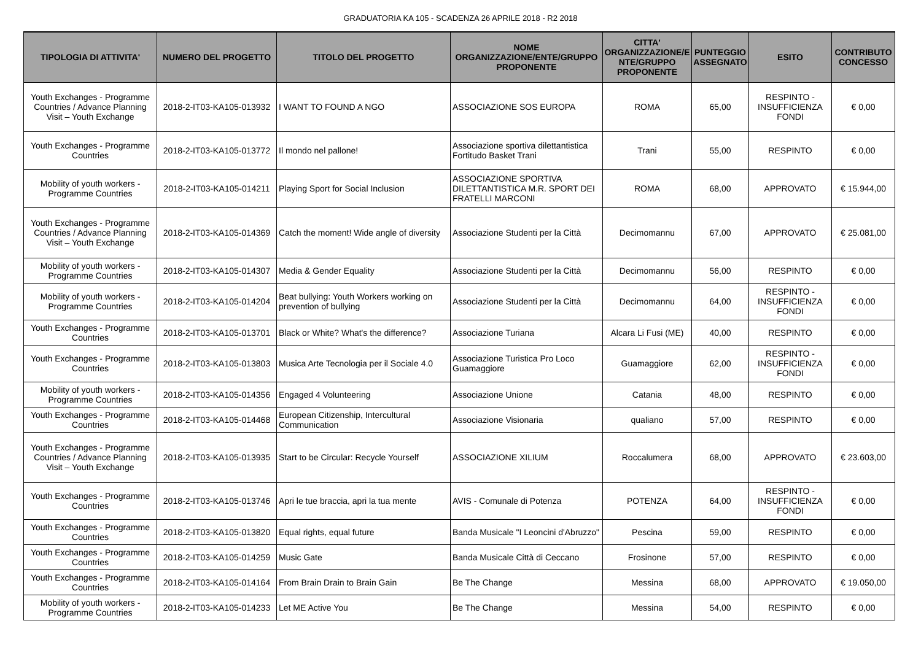GRADUATORIA KA 105 - SCADENZA 26 APRILE 2018 - R2 2018
| TIPOLOGIA DI ATTIVITA' | NUMERO DEL PROGETTO | TITOLO DEL PROGETTO | NOME ORGANIZZAZIONE/ENTE/GRUPPO PROPONENTE | CITTA' ORGANIZZAZIONE/E NTE/GRUPPO PROPONENTE | PUNTEGGIO ASSEGNATO | ESITO | CONTRIBUTO CONCESSO |
| --- | --- | --- | --- | --- | --- | --- | --- |
| Youth Exchanges - Programme Countries / Advance Planning Visit – Youth Exchange | 2018-2-IT03-KA105-013932 | I WANT TO FOUND A NGO | ASSOCIAZIONE SOS EUROPA | ROMA | 65,00 | RESPINTO - INSUFFICIENZA FONDI | € 0,00 |
| Youth Exchanges - Programme Countries | 2018-2-IT03-KA105-013772 | Il mondo nel pallone! | Associazione sportiva dilettantistica Fortitudo Basket Trani | Trani | 55,00 | RESPINTO | € 0,00 |
| Mobility of youth workers - Programme Countries | 2018-2-IT03-KA105-014211 | Playing Sport for Social Inclusion | ASSOCIAZIONE SPORTIVA DILETTANTISTICA M.R. SPORT DEI FRATELLI MARCONI | ROMA | 68,00 | APPROVATO | € 15.944,00 |
| Youth Exchanges - Programme Countries / Advance Planning Visit – Youth Exchange | 2018-2-IT03-KA105-014369 | Catch the moment! Wide angle of diversity | Associazione Studenti per la Città | Decimomannu | 67,00 | APPROVATO | € 25.081,00 |
| Mobility of youth workers - Programme Countries | 2018-2-IT03-KA105-014307 | Media & Gender Equality | Associazione Studenti per la Città | Decimomannu | 56,00 | RESPINTO | € 0,00 |
| Mobility of youth workers - Programme Countries | 2018-2-IT03-KA105-014204 | Beat bullying: Youth Workers working on prevention of bullying | Associazione Studenti per la Città | Decimomannu | 64,00 | RESPINTO - INSUFFICIENZA FONDI | € 0,00 |
| Youth Exchanges - Programme Countries | 2018-2-IT03-KA105-013701 | Black or White? What's the difference? | Associazione Turiana | Alcara Li Fusi (ME) | 40,00 | RESPINTO | € 0,00 |
| Youth Exchanges - Programme Countries | 2018-2-IT03-KA105-013803 | Musica Arte Tecnologia per il Sociale 4.0 | Associazione Turistica Pro Loco Guamaggiore | Guamaggiore | 62,00 | RESPINTO - INSUFFICIENZA FONDI | € 0,00 |
| Mobility of youth workers - Programme Countries | 2018-2-IT03-KA105-014356 | Engaged 4 Volunteering | Associazione Unione | Catania | 48,00 | RESPINTO | € 0,00 |
| Youth Exchanges - Programme Countries | 2018-2-IT03-KA105-014468 | European Citizenship, Intercultural Communication | Associazione Visionaria | qualiano | 57,00 | RESPINTO | € 0,00 |
| Youth Exchanges - Programme Countries / Advance Planning Visit – Youth Exchange | 2018-2-IT03-KA105-013935 | Start to be Circular: Recycle Yourself | ASSOCIAZIONE XILIUM | Roccalumera | 68,00 | APPROVATO | € 23.603,00 |
| Youth Exchanges - Programme Countries | 2018-2-IT03-KA105-013746 | Apri le tue braccia, apri la tua mente | AVIS - Comunale di Potenza | POTENZA | 64,00 | RESPINTO - INSUFFICIENZA FONDI | € 0,00 |
| Youth Exchanges - Programme Countries | 2018-2-IT03-KA105-013820 | Equal rights, equal future | Banda Musicale "I Leoncini d'Abruzzo" | Pescina | 59,00 | RESPINTO | € 0,00 |
| Youth Exchanges - Programme Countries | 2018-2-IT03-KA105-014259 | Music Gate | Banda Musicale Città di Ceccano | Frosinone | 57,00 | RESPINTO | € 0,00 |
| Youth Exchanges - Programme Countries | 2018-2-IT03-KA105-014164 | From Brain Drain to Brain Gain | Be The Change | Messina | 68,00 | APPROVATO | € 19.050,00 |
| Mobility of youth workers - Programme Countries | 2018-2-IT03-KA105-014233 | Let ME Active You | Be The Change | Messina | 54,00 | RESPINTO | € 0,00 |